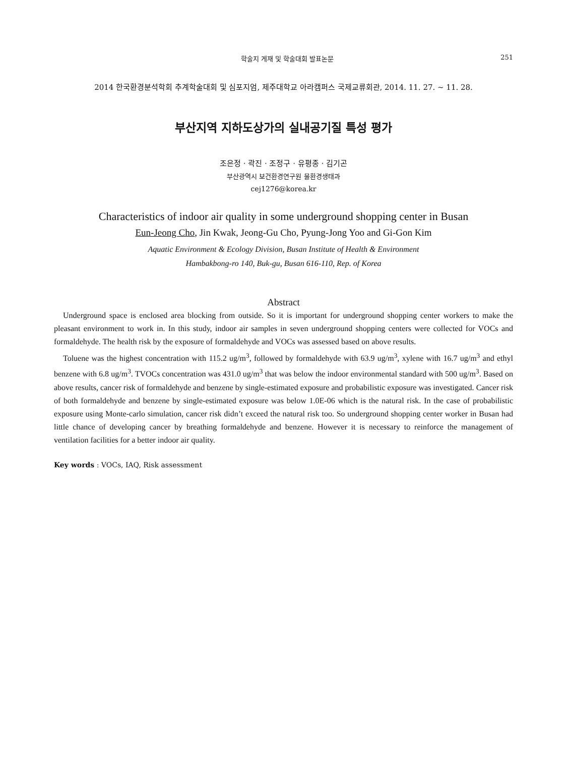학술지 게재 및 학술대회 발표논문 251
2014 한국환경분석학회 추계학술대회 및 심포지엄, 제주대학교 아라캠퍼스 국제교류회관, 2014. 11. 27. ~ 11. 28.
부산지역 지하도상가의 실내공기질 특성 평가
조은정 · 곽진 · 조정구 · 유평종 · 김기곤
부산광역시 보건환경연구원 물환경생태과
cej1276@korea.kr
Characteristics of indoor air quality in some underground shopping center in Busan
Eun-Jeong Cho, Jin Kwak, Jeong-Gu Cho, Pyung-Jong Yoo and Gi-Gon Kim
Aquatic Environment & Ecology Division, Busan Institute of Health & Environment
Hambakbong-ro 140, Buk-gu, Busan 616-110, Rep. of Korea
Abstract
Underground space is enclosed area blocking from outside. So it is important for underground shopping center workers to make the pleasant environment to work in. In this study, indoor air samples in seven underground shopping centers were collected for VOCs and formaldehyde. The health risk by the exposure of formaldehyde and VOCs was assessed based on above results.
Toluene was the highest concentration with 115.2 ug/m<sup>3</sup>, followed by formaldehyde with 63.9 ug/m<sup>3</sup>, xylene with 16.7 ug/m<sup>3</sup> and ethyl benzene with 6.8 ug/m<sup>3</sup>. TVOCs concentration was 431.0 ug/m<sup>3</sup> that was below the indoor environmental standard with 500 ug/m<sup>3</sup>. Based on above results, cancer risk of formaldehyde and benzene by single-estimated exposure and probabilistic exposure was investigated. Cancer risk of both formaldehyde and benzene by single-estimated exposure was below 1.0E-06 which is the natural risk. In the case of probabilistic exposure using Monte-carlo simulation, cancer risk didn’t exceed the natural risk too. So underground shopping center worker in Busan had little chance of developing cancer by breathing formaldehyde and benzene. However it is necessary to reinforce the management of ventilation facilities for a better indoor air quality.
Key words : VOCs, IAQ, Risk assessment